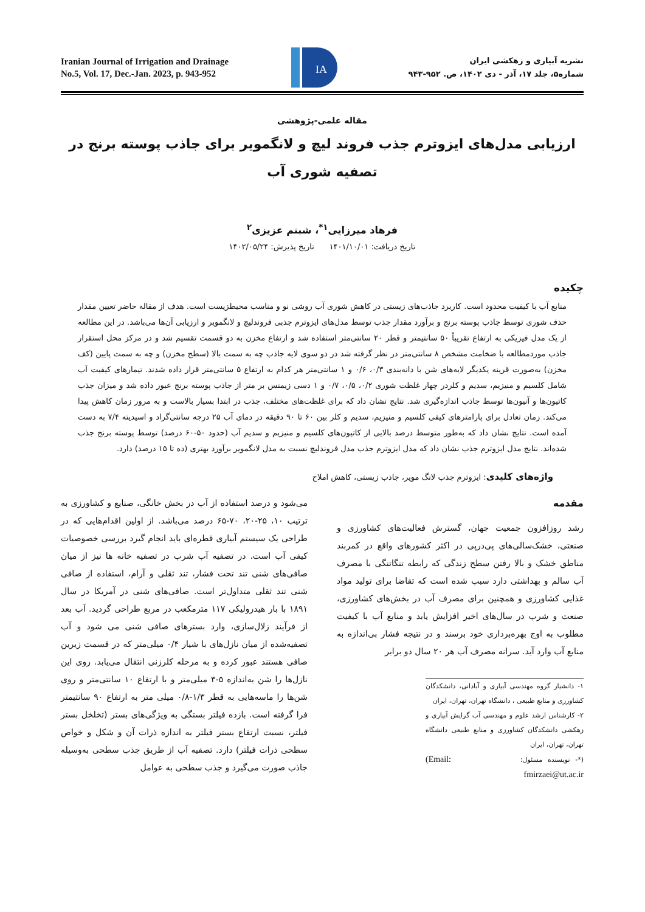Iranian Journal of Irrigation and Drainage
No.5, Vol. 17, Dec.-Jan. 2023, p. 943-952
IA
نشریه آبیاری و زهکشی ایران
شماره۵، جلد ۱۷، آذر - دی ۱۴۰۲، ص. ۹۵۲-۹۴۳
مقاله علمی-پژوهشی
ارزیابی مدل‌های ایزوترم جذب فروند لیچ و لانگمویر برای جاذب پوسته برنج در تصفیه شوری آب
فرهاد میرزایی<sup>۱*</sup>، شبنم عزیزی<sup>۲</sup>
تاریخ دریافت: ۱۴۰۱/۱۰/۰۱ تاریخ پذیرش: ۱۴۰۲/۰۵/۲۴
چکیده
منابع آب با کیفیت محدود است. کاربرد جاذب‌های زیستی در کاهش شوری آب روشی نو و مناسب محیطزیست است. هدف از مقاله حاضر تعیین مقدار حذف شوری توسط جاذب پوسته برنج و برآورد مقدار جذب توسط مدل‌های ایزوترم جذبی فروندلیچ و لانگمویر و ارزیابی آن‌ها می‌باشد. در این مطالعه از یک مدل فیزیکی به ارتفاع تقریباً ۵۰ سانتیمتر و قطر ۲۰ سانتی‌متر استفاده شد و ارتفاع مخزن به دو قسمت تقسیم شد و در مرکز محل استقرار جاذب موردمطالعه با ضخامت مشخص ۸ سانتی‌متر در نظر گرفته شد در دو سوی لایه جاذب چه به سمت بالا (سطح مخزن) و چه به سمت پایین (کف مخزن) به‌صورت قرینه یکدیگر لایه‌های شن با دانه‌بندی ۰/۳، ۰/۶ و ۱ سانتی‌متر هر کدام به ارتفاع ۵ سانتی‌متر قرار داده شدند. تیمارهای کیفیت آب شامل کلسیم و منیزیم، سدیم و کلردر چهار غلظت شوری ۰/۲، ۰/۵، ۰/۷ و ۱ دسی زیمنس بر متر از جاذب پوسته برنج عبور داده شد و میزان جذب کاتیون‌ها و آنیون‌ها توسط جاذب اندازه‌گیری شد. نتایج نشان داد که برای غلظت‌های مختلف، جذب در ابتدا بسیار بالاست و به مرور زمان کاهش پیدا می‌کند. زمان تعادل برای پارامترهای کیفی کلسیم و منیزیم، سدیم و کلر بین ۶۰ تا ۹۰ دقیقه در دمای آب ۲۵ درجه سانتی‌گراد و اسیدیته ۷/۴ به دست آمده است. نتایج نشان داد که به‌طور متوسط درصد بالایی از کاتیون‌های کلسیم و منیزیم و سدیم آب (حدود ۵۰-۶۰ درصد) توسط پوسته برنج جذب شده‌اند. نتایج مدل ایزوترم جذب نشان داد که مدل ایزوترم جذب مدل فروندلیچ نسبت به مدل لانگمویر برآورد بهتری (ده تا ۱۵ درصد) دارد.
واژه‌های کلیدی: ایزوترم جذب لانگ موير، جاذب زیستی، کاهش املاح
مقدمه
رشد روزافزون جمعیت جهان، گسترش فعالیت‌های کشاورزی و صنعتی، خشک‌سالی‌های پی‌درپی در اکثر کشورهای واقع در کمربند مناطق خشک و بالا رفتن سطح زندگی که رابطه تنگاتنگی با مصرف آب سالم و بهداشتی دارد سبب شده است که تقاضا برای تولید مواد غذایی کشاورزی و همچنین برای مصرف آب در بخش‌های کشاورزی، صنعت و شرب در سال‌های اخیر افزایش یابد و منابع آب با کیفیت مطلوب به اوج بهره‌برداری خود برسند و در نتیجه فشار بی‌اندازه به منابع آب وارد آید. سرانه مصرف آب هر ۲۰ سال دو برابر
۱- دانشیار گروه مهندسی آبیاری و آبادانی، دانشکدگان کشاورزی و منابع طبیعی ، دانشگاه تهران، تهران، ایران
۲- کارشناس ارشد علوم و مهندسی آب گرایش آبیاری و زهکشی دانشکدگان کشاورزی و منابع طبیعی دانشگاه تهران، تهران، ایران
(*- نویسنده مسئول: (Email: fmirzaei@ut.ac.ir
می‌شود و درصد استفاده از آب در بخش خانگی، صنایع و کشاورزی به ترتیب ۱۰، ۲۵-۲۰، ۷۰-۶۵ درصد می‌باشد. از اولین اقدام‌هایی که در طراحی یک سیستم آبیاری قطره‌ای باید انجام گیرد بررسی خصوصیات کیفی آب است. در تصفیه آب شرب در تصفیه خانه ها نیز از میان صافی‌های شنی تند تحت فشار، تند ثقلی و آرام، استفاده از صافی شنی تند ثقلی متداول‌تر است. صافی‌های شنی در آمریکا در سال ۱۸۹۱ با بار هیدرولیکی ۱۱۷ مترمکعب در مربع طراحی گردید. آب بعد از فرآیند زلال‌سازی، وارد بسترهای صافی شنی می شود و آب تصفیه‌شده از میان نازل‌های با شیار ۰/۴ میلی‌متر که در قسمت زیرین صافی هستند عبور کرده و به مرحله کلرزنی انتقال می‌یابد. روی این نازل‌ها را شن به‌اندازه ۵-۳ میلی‌متر و با ارتفاع ۱۰ سانتی‌متر و روی شن‌ها را ماسه‌هایی به قطر ۱/۳-۰/۸ میلی متر به ارتفاع ۹۰ سانتیمتر فرا گرفته است. بازده فیلتر بستگی به ویژگی‌های بستر (تخلخل بستر فیلتر، نسبت ارتفاع بستر فیلتر به اندازه ذرات آن و شکل و خواص سطحی ذرات فیلتر) دارد. تصفیه آب از طریق جذب سطحی به‌وسیله جاذب صورت می‌گیرد و جذب سطحی به عوامل